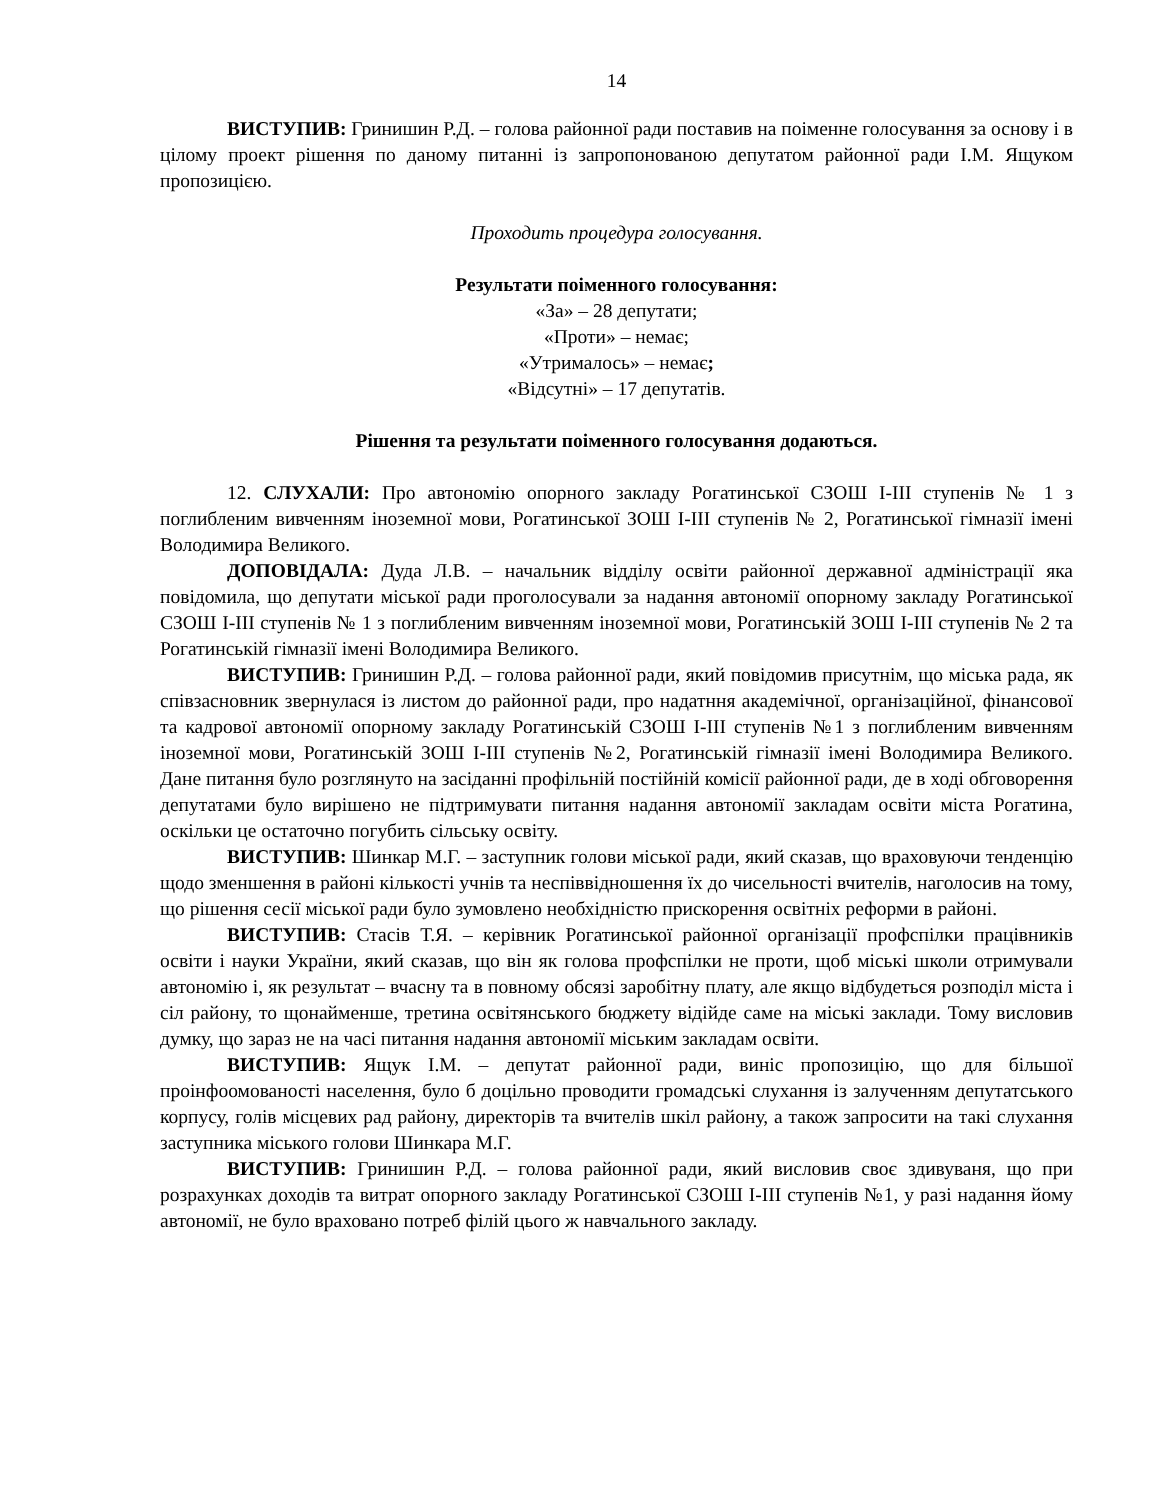14
ВИСТУПИВ: Гринишин Р.Д. – голова районної ради поставив на поіменне голосування за основу і в цілому проект рішення по даному питанні із запропонованою депутатом районної ради І.М. Ящуком пропозицією.
Проходить процедура голосування.
Результати поіменного голосування:
«За» – 28 депутати;
«Проти» – немає;
«Утрималось» – немає;
«Відсутні» – 17 депутатів.
Рішення та результати поіменного голосування додаються.
12. СЛУХАЛИ: Про автономію опорного закладу Рогатинської СЗОШ І-ІІІ ступенів № 1 з поглибленим вивченням іноземної мови, Рогатинської ЗОШ І-ІІІ ступенів № 2, Рогатинської гімназії імені Володимира Великого.
ДОПОВІДАЛА: Дуда Л.В. – начальник відділу освіти районної державної адміністрації яка повідомила, що депутати міської ради проголосували за надання автономії опорному закладу Рогатинської СЗОШ І-ІІІ ступенів № 1 з поглибленим вивченням іноземної мови, Рогатинській ЗОШ І-ІІІ ступенів № 2 та Рогатинській гімназії імені Володимира Великого.
ВИСТУПИВ: Гринишин Р.Д. – голова районної ради, який повідомив присутнім, що міська рада, як співзасновник звернулася із листом до районної ради, про надатння академічної, організаційної, фінансової та кадрової автономії опорному закладу Рогатинській СЗОШ І-ІІІ ступенів №1 з поглибленим вивченням іноземної мови, Рогатинській ЗОШ І-ІІІ ступенів №2, Рогатинській гімназії імені Володимира Великого. Дане питання було розглянуто на засіданні профільній постійній комісії районної ради, де в ході обговорення депутатами було вирішено не підтримувати питання надання автономії закладам освіти міста Рогатина, оскільки це остаточно погубить сільську освіту.
ВИСТУПИВ: Шинкар М.Г. – заступник голови міської ради, який сказав, що враховуючи тенденцію щодо зменшення в районі кількості учнів та неспіввідношення їх до чисельності вчителів, наголосив на тому, що рішення сесії міської ради було зумовлено необхідністю прискорення освітніх реформи в районі.
ВИСТУПИВ: Стасів Т.Я. – керівник Рогатинської районної організації профспілки працівників освіти і науки України, який сказав, що він як голова профспілки не проти, щоб міські школи отримували автономію і, як результат – вчасну та в повному обсязі заробітну плату, але якщо відбудеться розподіл міста і сіл району, то щонайменше, третина освітянського бюджету відійде саме на міські заклади. Тому висловив думку, що зараз не на часі питання надання автономії міським закладам освіти.
ВИСТУПИВ: Ящук І.М. – депутат районної ради, виніс пропозицію, що для більшої проінфоомованості населення, було б доцільно проводити громадські слухання із залученням депутатського корпусу, голів місцевих рад району, директорів та вчителів шкіл району, а також запросити на такі слухання заступника міського голови Шинкара М.Г.
ВИСТУПИВ: Гринишин Р.Д. – голова районної ради, який висловив своє здивуваня, що при розрахунках доходів та витрат опорного закладу Рогатинської СЗОШ І-ІІІ ступенів №1, у разі надання йому автономії, не було враховано потреб філій цього ж навчального закладу.